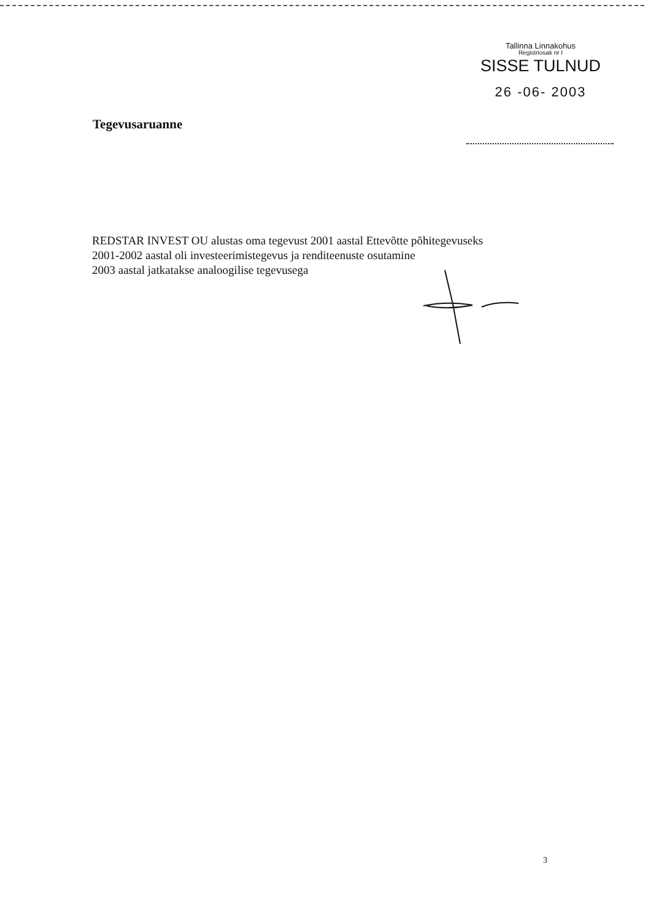Tallinna Linnakohus
Registriosak nr I
SISSE TULNUD
26 -06- 2003
Tegevusaruanne
REDSTAR INVEST OU alustas oma tegevust 2001 aastal Ettevõtte põhitegevuseks
2001-2002 aastal oli investeerimistegevus ja renditeenuste osutamine
2003 aastal jatkatakse analoogilise tegevusega
3